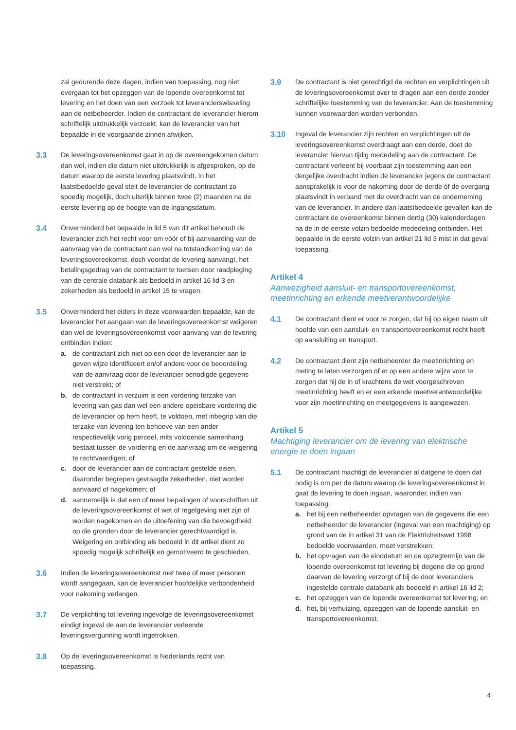zal gedurende deze dagen, indien van toepassing, nog niet overgaan tot het opzeggen van de lopende overeenkomst tot levering en het doen van een verzoek tot leverancierswisseling aan de netbeheerder. Indien de contractant de leverancier hierom schriftelijk uitdrukkelijk verzoekt, kan de leverancier van het bepaalde in de voorgaande zinnen afwijken.
3.3 De leveringsovereenkomst gaat in op de overeengekomen datum dan wel, indien die datum niet uitdrukkelijk is afgesproken, op de datum waarop de eerste levering plaatsvindt. In het laatstbedoelde geval stelt de leverancier de contractant zo spoedig mogelijk, doch uiterlijk binnen twee (2) maanden na de eerste levering op de hoogte van de ingangsdatum.
3.4 Onverminderd het bepaalde in lid 5 van dit artikel behoudt de leverancier zich het recht voor om vóór of bij aanvaarding van de aanvraag van de contractant dan wel na totstandkoming van de leveringsovereekomst, doch voordat de levering aanvangt, het betalingsgedrag van de contractant te toetsen door raadpleging van de centrale databank als bedoeld in artikel 16 lid 3 en zekerheden als bedoeld in artikel 15 te vragen.
3.5 Onverminderd het elders in deze voorwaarden bepaalde, kan de leverancier het aangaan van de leveringsovereenkomst weigeren dan wel de leveringsovereenkomst voor aanvang van de levering ontbinden indien:
a. de contractant zich niet op een door de leverancier aan te geven wijze identificeert en/of andere voor de beoordeling van de aanvraag door de leverancier benodigde gegevens niet verstrekt; of
b. de contractant in verzuim is een vordering terzake van levering van gas dan wel een andere opeisbare vordering die de leverancier op hem heeft, te voldoen, met inbegrip van die terzake van levering ten behoeve van een ander respectievelijk vorig perceel, mits voldoende samenhang bestaat tussen de vordering en de aanvraag om de weigering te rechtvaardigen; of
c. door de leverancier aan de contractant gestelde eisen, daaronder begrepen gevraagde zekerheden, niet worden aanvaard of nagekomen; of
d. aannemelijk is dat een of meer bepalingen of voorschriften uit de leveringsovereenkomst of wet of regelgeving niet zijn of worden nagekomen en de uitoefening van die bevoegdheid op die gronden door de leverancier gerechtvaardigd is. Weigering en ontbinding als bedoeld in dit artikel dient zo spoedig mogelijk schriftelijk en gemotiveerd te geschieden.
3.6 Indien de leveringsovereenkomst met twee of meer personen wordt aangegaan, kan de leverancier hoofdelijke verbondenheid voor nakoming verlangen.
3.7 De verplichting tot levering ingevolge de leveringsovereenkomst eindigt ingeval de aan de leverancier verleende leveringsvergunning wordt ingetrokken.
3.8 Op de leveringsovereenkomst is Nederlands recht van toepassing.
3.9 De contractant is niet gerechtigd de rechten en verplichtingen uit de leveringsovereenkomst over te dragen aan een derde zonder schriftelijke toestemming van de leverancier. Aan de toestemming kunnen voorwaarden worden verbonden.
3.10 Ingeval de leverancier zijn rechten en verplichtingen uit de leveringsovereenkomst overdraagt aan een derde, doet de leverancier hiervan tijdig mededeling aan de contractant. De contractant verleent bij voorbaat zijn toestemming aan een dergelijke overdracht indien de leverancier jegens de contractant aansprakelijk is voor de nakoming door de derde óf de overgang plaatsvindt in verband met de overdracht van de onderneming van de leverancier. In andere dan laatstbedoelde gevallen kan de contractant de overeenkomst binnen dertig (30) kalenderdagen na de in de eerste volzin bedoelde mededeling ontbinden. Het bepaalde in de eerste volzin van artikel 21 lid 3 mist in dat geval toepassing.
Artikel 4
Aanwezigheid aansluit- en transportovereenkomst, meetinrichting en erkende meetverantwoordelijke
4.1 De contractant dient er voor te zorgen, dat hij op eigen naam uit hoofde van een aansluit- en transportovereenkomst recht heeft op aansluiting en transport.
4.2 De contractant dient zijn netbeheerder de meetinrichting en meting te laten verzorgen of er op een andere wijze voor te zorgen dat hij de in of krachtens de wet voorgeschreven meetinrichting heeft en er een erkende meetverantwoordelijke voor zijn meetinrichting en meetgegevens is aangewezen.
Artikel 5
Machtiging leverancier om de levering van elektrische energie te doen ingaan
5.1 De contractant machtigt de leverancier al datgene te doen dat nodig is om per de datum waarop de leveringsovereenkomst in gaat de levering te doen ingaan, waaronder, indien van toepassing:
a. het bij een netbeheerder opvragen van de gegevens die een netbeheerder de leverancier (ingeval van een machtiging) op grond van de in artikel 31 van de Elektriciteitswet 1998 bedoelde voorwaarden, moet verstrekken;
b. het opvragen van de einddatum en de opzegtermijn van de lopende overeenkomst tot levering bij degene die op grond daarvan de levering verzorgt of bij de door leveranciers ingestelde centrale databank als bedoeld in artikel 16 lid 2;
c. het opzeggen van de lopende overeenkomst tot levering; en
d. het, bij verhuizing, opzeggen van de lopende aansluit- en transportovereenkomst.
4